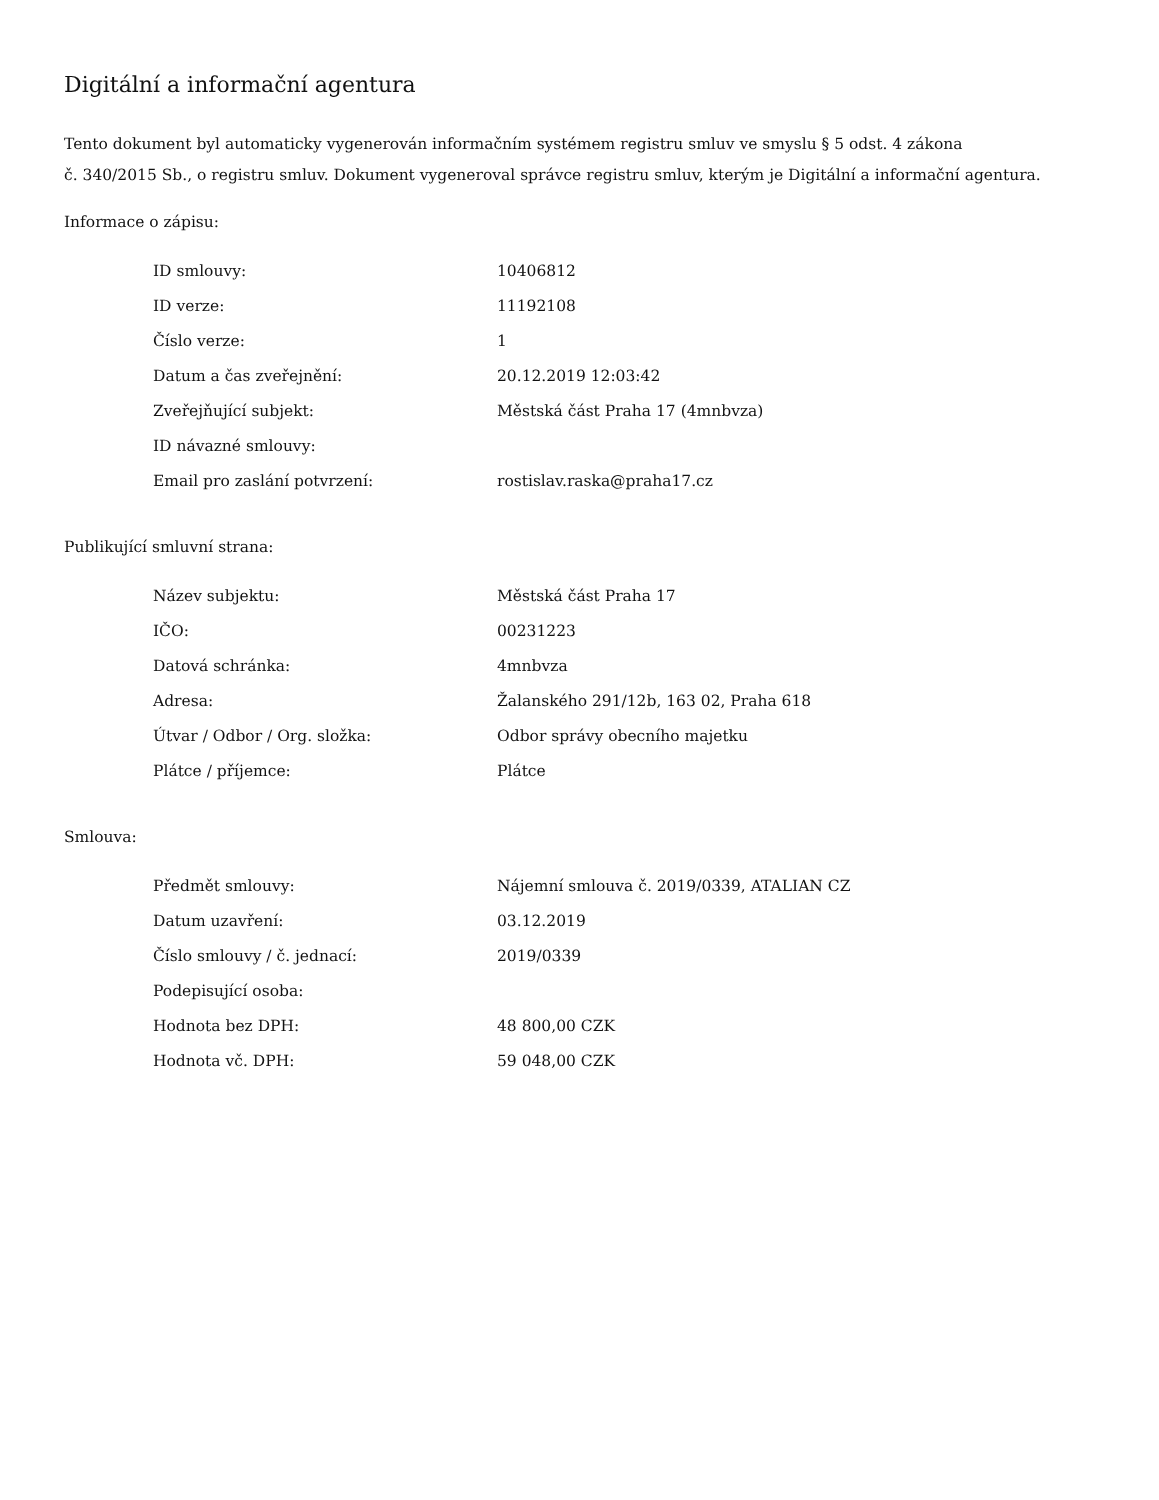Digitální a informační agentura
Tento dokument byl automaticky vygenerován informačním systémem registru smluv ve smyslu § 5 odst. 4 zákona
č. 340/2015 Sb., o registru smluv. Dokument vygeneroval správce registru smluv, kterým je Digitální a informační agentura.
Informace o zápisu:
| ID smlouvy: | 10406812 |
| ID verze: | 11192108 |
| Číslo verze: | 1 |
| Datum a čas zveřejnění: | 20.12.2019 12:03:42 |
| Zveřejňující subjekt: | Městská část Praha 17 (4mnbvza) |
| ID návazné smlouvy: | |
| Email pro zaslání potvrzení: | rostislav.raska@praha17.cz |
Publikující smluvní strana:
| Název subjektu: | Městská část Praha 17 |
| IČO: | 00231223 |
| Datová schránka: | 4mnbvza |
| Adresa: | Žalanského 291/12b, 163 02, Praha 618 |
| Útvar / Odbor / Org. složka: | Odbor správy obecního majetku |
| Plátce / příjemce: | Plátce |
Smlouva:
| Předmět smlouvy: | Nájemní smlouva č. 2019/0339, ATALIAN CZ |
| Datum uzavření: | 03.12.2019 |
| Číslo smlouvy / č. jednací: | 2019/0339 |
| Podepisující osoba: | |
| Hodnota bez DPH: | 48 800,00 CZK |
| Hodnota vč. DPH: | 59 048,00 CZK |